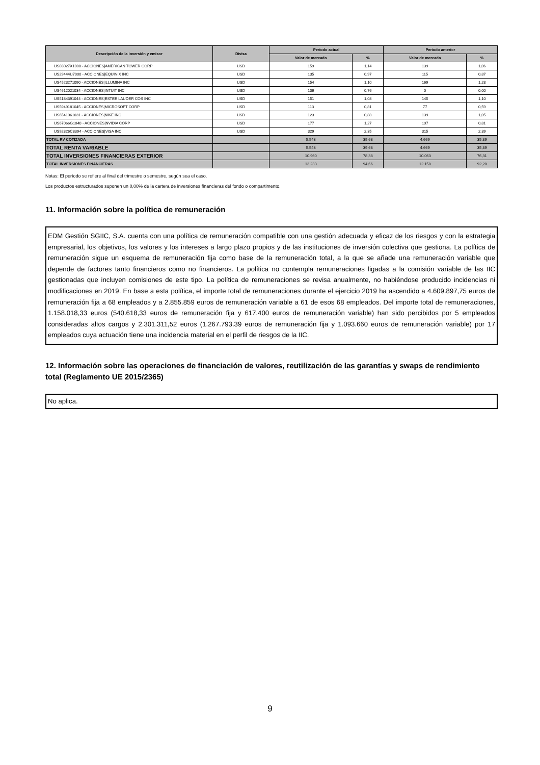| Descripción de la inversión y emisor | Divisa | Periodo actual | | Periodo anterior | |
| --- | --- | --- | --- | --- | --- |
| | | Valor de mercado | % | Valor de mercado | % |
| US03027X1000 - ACCIONES/AMERICAN TOWER CORP | USD | 159 | 1,14 | 139 | 1,06 |
| US29444U7000 - ACCIONES/EQUINIX INC | USD | 135 | 0,97 | 115 | 0,87 |
| US4523271090 - ACCIONES/ILLUMINA INC | USD | 154 | 1,10 | 169 | 1,28 |
| US4612021034 - ACCIONES/INTUIT INC | USD | 106 | 0,76 | 0 | 0,00 |
| US5184391044 - ACCIONES/ESTEE LAUDER COS INC | USD | 151 | 1,08 | 145 | 1,10 |
| US5949181045 - ACCIONES/MICROSOFT CORP | USD | 113 | 0,81 | 77 | 0,59 |
| US6541061031 - ACCIONES/NIKE INC | USD | 123 | 0,88 | 139 | 1,05 |
| US67066G1040 - ACCIONES/NVIDIA CORP | USD | 177 | 1,27 | 107 | 0,81 |
| US92826C8394 - ACCIONES/VISA INC | USD | 329 | 2,35 | 315 | 2,39 |
| TOTAL RV COTIZADA | | 5.543 | 39,63 | 4.669 | 35,39 |
| TOTAL RENTA VARIABLE | | 5.543 | 39,63 | 4.669 | 35,39 |
| TOTAL INVERSIONES FINANCIERAS EXTERIOR | | 10.960 | 78,38 | 10.063 | 76,31 |
| TOTAL INVERSIONES FINANCIERAS | | 13.233 | 94,66 | 12.158 | 92,20 |
Notas: El período se refiere al final del trimestre o semestre, según sea el caso.
Los productos estructurados suponen un 0,00% de la cartera de inversiones financieras del fondo o compartimento.
11. Información sobre la política de remuneración
EDM Gestión SGIIC, S.A. cuenta con una política de remuneración compatible con una gestión adecuada y eficaz de los riesgos y con la estrategia empresarial, los objetivos, los valores y los intereses a largo plazo propios y de las instituciones de inversión colectiva que gestiona. La política de remuneración sigue un esquema de remuneración fija como base de la remuneración total, a la que se añade una remuneración variable que depende de factores tanto financieros como no financieros. La política no contempla remuneraciones ligadas a la comisión variable de las IIC gestionadas que incluyen comisiones de este tipo. La política de remuneraciones se revisa anualmente, no habiéndose producido incidencias ni modificaciones en 2019. En base a esta política, el importe total de remuneraciones durante el ejercicio 2019 ha ascendido a 4.609.897,75 euros de remuneración fija a 68 empleados y a 2.855.859 euros de remuneración variable a 61 de esos 68 empleados. Del importe total de remuneraciones, 1.158.018,33 euros (540.618,33 euros de remuneración fija y 617.400 euros de remuneración variable) han sido percibidos por 5 empleados consideradas altos cargos y 2.301.311,52 euros (1.267.793.39 euros de remuneración fija y 1.093.660 euros de remuneración variable) por 17 empleados cuya actuación tiene una incidencia material en el perfil de riesgos de la IIC.
12. Información sobre las operaciones de financiación de valores, reutilización de las garantías y swaps de rendimiento total (Reglamento UE 2015/2365)
No aplica.
9